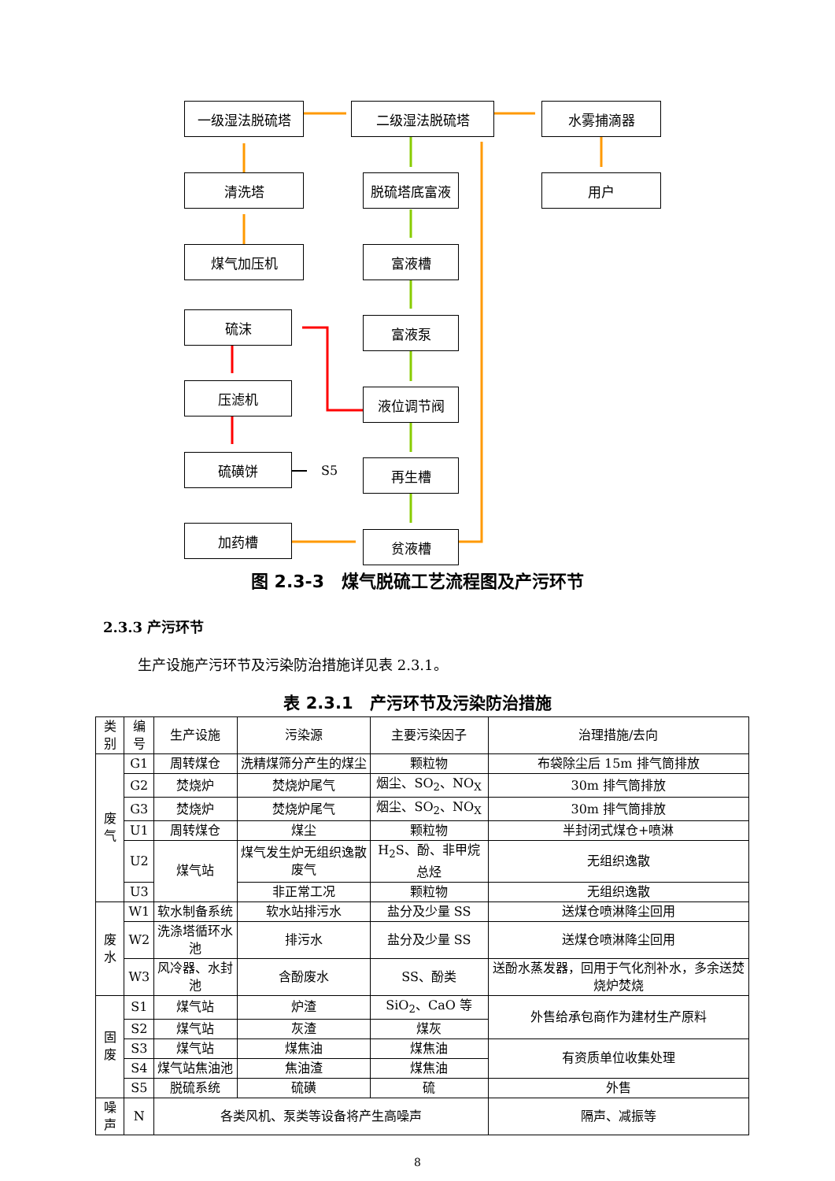一级湿法脱硫塔 二级湿法脱硫塔 水雾捕滴器
清洗塔 脱硫塔底富液 用户
煤气加压机 富液槽
硫沫 富液泵
压滤机 液位调节阀
硫磺饼
S5 再生槽
加药槽 贫液槽
图 2.3-3　煤气脱硫工艺流程图及产污环节
2.3.3 产污环节
生产设施产污环节及污染防治措施详见表 2.3.1。
表 2.3.1　产污环节及污染防治措施
| 类别 | 编号 | 生产设施 | 污染源 | 主要污染因子 | 治理措施/去向 |
| --- | --- | --- | --- | --- | --- |
| 废气 | G1 | 周转煤仓 | 洗精煤筛分产生的煤尘 | 颗粒物 | 布袋除尘后 15m 排气筒排放 |
| | G2 | 焚烧炉 | 焚烧炉尾气 | 烟尘、SO<sub>2</sub>、NO<sub>X</sub> | 30m 排气筒排放 |
| | G3 | 焚烧炉 | 焚烧炉尾气 | 烟尘、SO<sub>2</sub>、NO<sub>X</sub> | 30m 排气筒排放 |
| | U1 | 周转煤仓 | 煤尘 | 颗粒物 | 半封闭式煤仓+喷淋 |
| | U2 | 煤气站 | 煤气发生炉无组织逸散废气 | H<sub>2</sub>S、酚、非甲烷总烃 | 无组织逸散 |
| | U3 | | 非正常工况 | 颗粒物 | 无组织逸散 |
| 废水 | W1 | 软水制备系统 | 软水站排污水 | 盐分及少量 SS | 送煤仓喷淋降尘回用 |
| | W2 | 洗涤塔循环水池 | 排污水 | 盐分及少量 SS | 送煤仓喷淋降尘回用 |
| | W3 | 风冷器、水封池 | 含酚废水 | SS、酚类 | 送酚水蒸发器，回用于气化剂补水，多余送焚烧炉焚烧 |
| 固废 | S1 | 煤气站 | 炉渣 | SiO<sub>2</sub>、CaO 等 | 外售给承包商作为建材生产原料 |
| | S2 | 煤气站 | 灰渣 | 煤灰 | |
| | S3 | 煤气站 | 煤焦油 | 煤焦油 | 有资质单位收集处理 |
| | S4 | 煤气站焦油池 | 焦油渣 | 煤焦油 | |
| | S5 | 脱硫系统 | 硫磺 | 硫 | 外售 |
| 噪声 | N | 各类风机、泵类等设备将产生高噪声 | | | 隔声、减振等 |
8